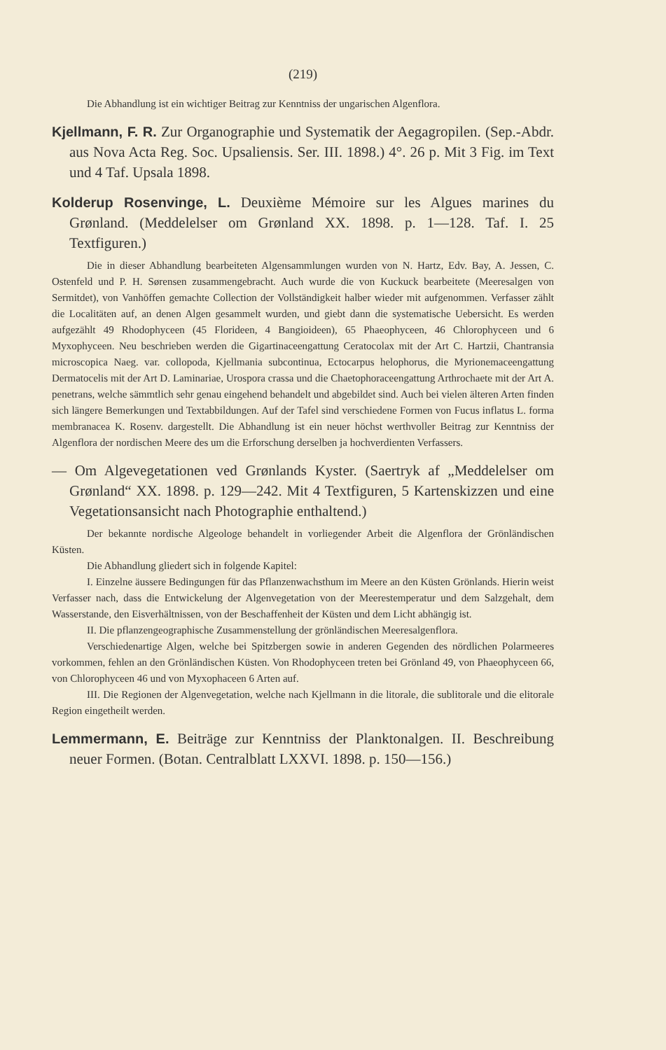(219)
Die Abhandlung ist ein wichtiger Beitrag zur Kenntniss der ungarischen Algenflora.
Kjellmann, F. R. Zur Organographie und Systematik der Aegagropilen. (Sep.-Abdr. aus Nova Acta Reg. Soc. Upsaliensis. Ser. III. 1898.) 4°. 26 p. Mit 3 Fig. im Text und 4 Taf. Upsala 1898.
Kolderup Rosenvinge, L. Deuxième Mémoire sur les Algues marines du Grønland. (Meddelelser om Grønland XX. 1898. p. 1—128. Taf. I. 25 Textfiguren.)
Die in dieser Abhandlung bearbeiteten Algensammlungen wurden von N. Hartz, Edv. Bay, A. Jessen, C. Ostenfeld und P. H. Sørensen zusammengebracht. Auch wurde die von Kuckuck bearbeitete (Meeresalgen von Sermitdet), von Vanhöffen gemachte Collection der Vollständigkeit halber wieder mit aufgenommen. Verfasser zählt die Localitäten auf, an denen Algen gesammelt wurden, und giebt dann die systematische Uebersicht. Es werden aufgezählt 49 Rhodophyceen (45 Florideen, 4 Bangioideen), 65 Phaeophyceen, 46 Chlorophyceen und 6 Myxophyceen. Neu beschrieben werden die Gigartinaceengattung Ceratocolax mit der Art C. Hartzii, Chantransia microscopica Naeg. var. collopoda, Kjellmania subcontinua, Ectocarpus helophorus, die Myrionemaceengattung Dermatocelis mit der Art D. Laminariae, Urospora crassa und die Chaetophoraceengattung Arthrochaete mit der Art A. penetrans, welche sämmtlich sehr genau eingehend behandelt und abgebildet sind. Auch bei vielen älteren Arten finden sich längere Bemerkungen und Textabbildungen. Auf der Tafel sind verschiedene Formen von Fucus inflatus L. forma membranacea K. Rosenv. dargestellt. Die Abhandlung ist ein neuer höchst werthvoller Beitrag zur Kenntniss der Algenflora der nordischen Meere des um die Erforschung derselben ja hochverdienten Verfassers.
— Om Algevegetationen ved Grønlands Kyster. (Saertryk af „Meddelelser om Grønland“ XX. 1898. p. 129—242. Mit 4 Textfiguren, 5 Kartenskizzen und eine Vegetationsansicht nach Photographie enthaltend.)
Der bekannte nordische Algeologe behandelt in vorliegender Arbeit die Algenflora der Grönländischen Küsten.
Die Abhandlung gliedert sich in folgende Kapitel:
I. Einzelne äussere Bedingungen für das Pflanzenwachsthum im Meere an den Küsten Grönlands. Hierin weist Verfasser nach, dass die Entwickelung der Algenvegetation von der Meerestemperatur und dem Salzgehalt, dem Wasserstande, den Eisverhältnissen, von der Beschaffenheit der Küsten und dem Licht abhängig ist.
II. Die pflanzengeographische Zusammenstellung der grönländischen Meeresalgenflora.
Verschiedenartige Algen, welche bei Spitzbergen sowie in anderen Gegenden des nördlichen Polarmeeres vorkommen, fehlen an den Grönländischen Küsten. Von Rhodophyceen treten bei Grönland 49, von Phaeophyceen 66, von Chlorophyceen 46 und von Myxophaceen 6 Arten auf.
III. Die Regionen der Algenvegetation, welche nach Kjellmann in die litorale, die sublitorale und die elitorale Region eingetheilt werden.
Lemmermann, E. Beiträge zur Kenntniss der Planktonalgen. II. Beschreibung neuer Formen. (Botan. Centralblatt LXXVI. 1898. p. 150—156.)